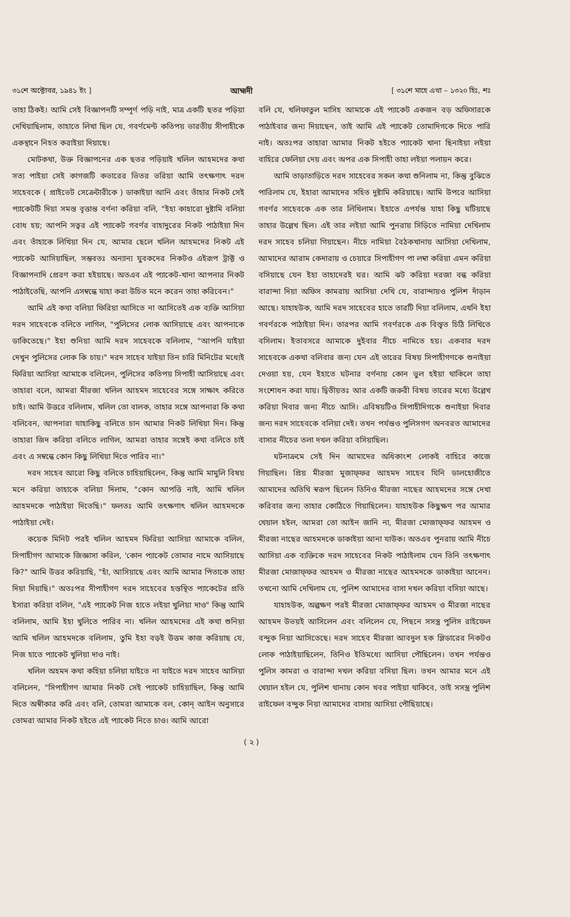৩১শে অক্টোবর, ১৯৪১ ইং ] আহ্মদী [ ৩১শে মাহে এখা – ১৩২০ হিঃ, শঃ
তাহা ঠিকই। আমি সেই বিজ্ঞাপনটি সম্পূর্ণ পড়ি নাই, মাত্র একটি ছতর পড়িয়া দেখিয়াছিলাম, তাহাতে লিখা ছিল যে, গবর্ণমেন্ট কতিপয় ভারতীয় সীপাহীকে একস্থানে নিহত করাইয়া দিয়াছে।
মোটকথা, উক্ত বিজ্ঞাপনের এক ছতর পড়িয়াই খলিল আহমদের কথা সত্য পাইয়া সেই কাগজটি কভারের ভিতর ভরিয়া আমি তৎক্ষণাৎ দরদ সাহেবকে ( প্রাইভেট সেক্রেটারীকে ) ডাকাইয়া আনি এবং তাঁহার নিকট সেই প্যাকেটটি দিয়া সমস্ত বৃত্তান্ত বর্ণনা করিয়া বলি, "ইহা কাহারো দুষ্টামি বলিয়া বোধ হয়; আপনি সত্বর এই প্যাকেট গবর্ণর বাহাদুরের নিকট পাঠাইয়া দিন এবং তাঁহাকে লিখিয়া দিন যে, আমার ছেলে খলিল আহমদের নিকট এই প্যাকেট আসিয়াছিল, সম্ভবতঃ অন্যান্য যুবকদের নিকটও এইরূপ ট্রাক্ট ও বিজ্ঞাপনাদি প্রেরণ করা হইয়াছে। অতএব এই প্যাকেট-খানা আপনার নিকট পাঠাইতেছি, আপনি এসম্বন্ধে যাহা করা উচিত মনে করেন তাহা করিবেন।"
আমি এই কথা বলিয়া ফিরিয়া আসিতে না আসিতেই এক ব্যক্তি আসিয়া দরদ সাহেবকে বলিতে লাগিল, "পুলিসের লোক আসিয়াছে এবং আপনাকে ডাকিতেছে।" ইহা শুনিয়া আমি দরদ সাহেবকে বলিলাম, "আপনি যাইয়া দেখুন পুলিসের লোক কি চায়।" দরদ সাহেব যাইয়া তিন চারি মিনিটের মধ্যেই ফিরিয়া আসিয়া আমাকে বলিলেন, পুলিসের কতিপয় সিপাহী আসিয়াছে এবং তাহারা বলে, আমরা মীরজা খলিল আহমদ সাহেবের সঙ্গে সাক্ষাৎ করিতে চাই। আমি উত্তরে বলিলাম, খলিল তো বালক, তাহার সঙ্গে আপনারা কি কথা বলিবেন, আপনারা যাহাকিছু বলিতে চান আমার নিকট লিখিয়া দিন। কিন্তু তাহারা জিদ করিয়া বলিতে লাগিল, আমরা তাহার সঙ্গেই কথা বলিতে চাই এবং এ সম্বন্ধে কোন কিছু লিখিয়া দিতে পারিব না।"
দরদ সাহেব আরো কিছু বলিতে চাহিয়াছিলেন, কিন্তু আমি মামুলি বিষয় মনে করিয়া তাহাকে বলিয়া দিলাম, "কোন আপত্তি নাই, আমি খলিল আহমদকে পাঠাইয়া দিতেছি।" ফলতঃ আমি তৎক্ষণাৎ খলিল আহমদকে পাঠাইয়া দেই।
কয়েক মিনিট পরই খলিল আহমদ ফিরিয়া আসিয়া আমাকে বলিল, সিপাহীগণ আমাকে জিজ্ঞাসা করিল, 'কোন প্যাকেট তোমার নামে আসিয়াছে কি?" আমি উত্তর করিয়াছি, "হাঁ, আসিয়াছে এবং আমি আমার পিতাকে তাহা দিয়া দিয়াছি।" অতঃপর সীপাহীগণ দরদ সাহেবের হস্তস্থিত প্যাকেটের প্রতি ইসারা করিয়া বলিল, "এই প্যাকেট নিজ হাতে লইয়া খুলিয়া দাও" কিন্তু আমি বলিলাম, আমি ইহা খুলিতে পারিব না। খলিল আহমদের এই কথা শুনিয়া আমি খলিল আহমদকে বলিলাম, তুমি ইহা বড়ই উত্তম কাজ করিয়াছ যে, নিজ হাতে প্যাকেট খুলিয়া দাও নাই।
খলিল অহমদ কথা কহিয়া চলিয়া যাইতে না যাইতে দরদ সাহেব আসিয়া বলিলেন, "সিপাহীগণ আমার নিকট সেই প্যাকেট চাহিয়াছিল, কিন্তু আমি দিতে অস্বীকার করি এবং বলি, তোমরা আমাকে বল, কোন্ আইন অনুসারে তোমরা আমার নিকট হইতে এই প্যাকেট নিতে চাও। আমি আরো
বলি যে, খলিফাতুল মাসিহ আমাকে এই প্যাকেট একজন বড় অফিসারকে পাঠাইবার জন্য দিয়াছেন, তাই আমি এই প্যাকেট তোমাদিগকে দিতে পারি নাই। অতঃপর তাহারা আমার নিকট হইতে প্যাকেট খানা ছিনাইয়া লইয়া বাহিরে ফেলিয়া দেয় এবং অপর এক সিপাহী তাহা লইয়া পলায়ন করে।
আমি তাড়াতাড়িতে দরদ সাহেবের সকল কথা শুনিলাম না, কিন্তু বুঝিতে পারিলাম যে, ইহারা আমাদের সহিত দুষ্টামি করিয়াছে। আমি উপরে আসিয়া গবর্ণর সাহেবকে এক তার লিখিলাম। ইহাতে এপর্যন্ত যাহা কিছু ঘটিয়াছে তাহার উল্লেখ ছিল। এই তার লইয়া আমি পুনরায় সিড়িতে নামিয়া দেখিলাম দরদ সাহেব চলিয়া গিয়াছেন। নীচে নামিয়া বৈঠকখানায় আসিয়া দেখিলাম, আমাদের আরাম কেদারায় ও চেয়ারে সিপাহীগণ পা লম্বা করিয়া এমন করিয়া বসিয়াছে যেন ইহা তাহাদেরই ঘর। আমি ঝট করিয়া দরজা বন্ধ করিয়া বারান্দা দিয়া অফিস কামরায় আসিয়া দেখি যে, বারান্দায়ও পুলিশ দাঁড়ান আছে। যাহাহউক, আমি দরদ সাহেবের হাতে তারটি দিয়া বলিলাম, এখনি ইহা গবর্ণরকে পাঠাইয়া দিন। তারপর আমি গবর্ণরকে এক বিস্তৃত চিঠি লিখিতে বসিলাম। ইতাবসরে আমাকে দুইবার নীচে নামিতে হয়। একবার দরদ সাহেবকে একথা বলিবার জন্য যেন এই তারের বিষয় সিপাহীগণকে শুনাইয়া দেওয়া হয়, যেন ইহাতে ঘটনার বর্ণনায় কোন ভুল হইয়া থাকিলে তাহা সংশোধন করা যায়। দ্বিতীয়তঃ আর একটি জরুরী বিষয় তারের মধ্যে উল্লেখ করিয়া দিবার জন্য নীচে আসি। এবিষয়টিও সিপাহীদিগকে শুনাইয়া দিবার জন্য দরদ সাহেবকে বলিয়া দেই। তখন পর্যন্তও পুলিসগণ অনবরত আমাদের বাসার নীচের তলা দখল করিয়া বসিয়াছিল।
ঘটনাক্রমে সেই দিন আমাদের অধিকাংশ লোকই বাহিরে কাজে গিয়াছিল। প্রিয় মীরজা মুজাফ্ফর আহমদ সাহেব যিনি ডালহোজীতে আমাদের অতিথি স্বরূপ ছিলেন তিনিও মীরজা নাছের আহমদের সঙ্গে দেখা করিবার জন্য তাহার কোঠিতে গিয়াছিলেন। যাহাহউক কিছুক্ষণ পর আমার খেয়াল হইল, আমরা তো আইন জানি না, মীরজা মোজাফ্ফর আহমদ ও মীরজা নাছের আহমদকে ডাকাইয়া আনা যাউক। অতএব পুনরায় আমি নীচে আসিয়া এক ব্যক্তিকে দরদ সাহেবের নিকট পাঠাইলাম যেন তিনি তৎক্ষণাৎ মীরজা মোজাফ্ফর আহমদ ও মীরজা নাছের আহমদকে ডাকাইয়া আনেন। তখনো আমি দেখিলাম যে, পুলিশ আমাদের বাসা দখল করিয়া বসিয়া আছে।
যাহাহউক, অল্পক্ষণ পরই মীরজা মোজাফ্ফর আহমদ ও মীরজা নাছের আহমদ উভয়ই আসিলেন এবং বলিলেন যে, পিছনে সসস্ত্র পুলিস রাইফেল বন্দুক নিয়া আসিতেছে। দরদ সাহেব মীরজা আবদুল হক প্লিডারের নিকটও লোক পাঠাইয়াছিলেন, তিনিও ইতিমধ্যে আসিয়া পৌছিলেন। তখন পর্যন্তও পুলিস কামরা ও বারান্দা দখল করিয়া বসিয়া ছিল। তখন আমার মনে এই খেয়াল হইল যে, পুলিশ থানায় কোন খবর পাইয়া থাকিবে, তাই সসস্ত্র পুলিশ রাইফেল বন্দুক নিয়া আমাদের বাসায় আসিয়া পৌছিয়াছে।
( ২ )